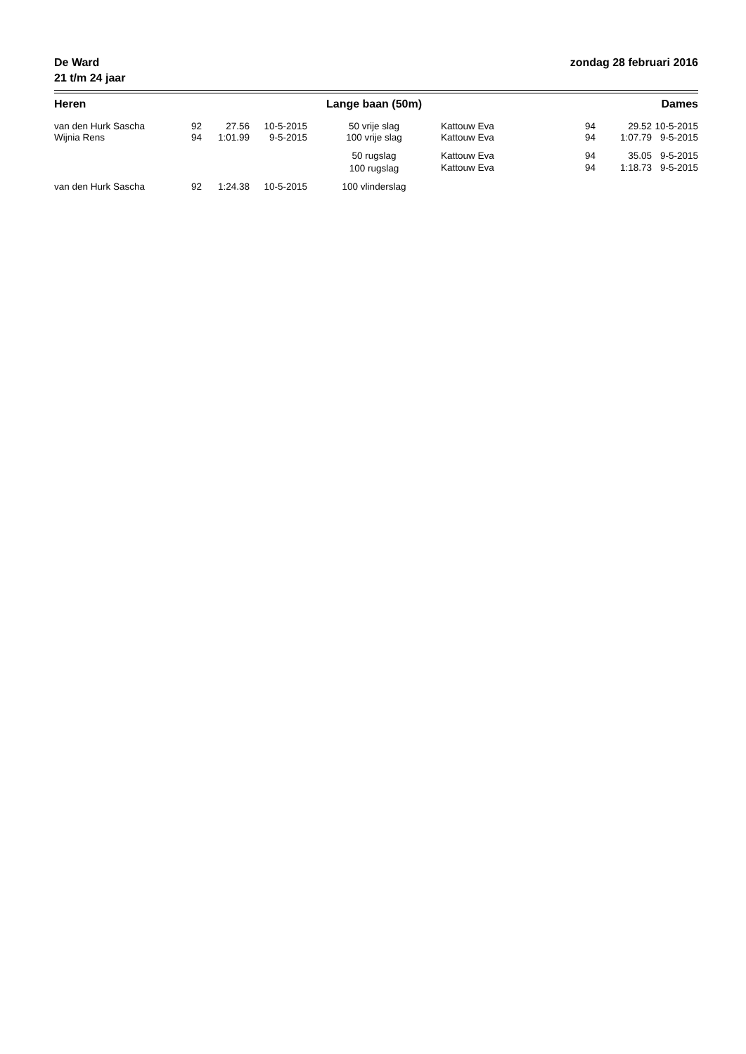De Ward
21 t/m 24 jaar
zondag 28 februari 2016
| Heren | | | | Lange baan (50m) | | | | Dames |
| --- | --- | --- | --- | --- | --- | --- | --- | --- |
| van den Hurk Sascha | 92 | 27.56 | 10-5-2015 | 50 vrije slag | Kattouw Eva | 94 | 29.52 | 10-5-2015 |
| Wijnia Rens | 94 | 1:01.99 | 9-5-2015 | 100 vrije slag | Kattouw Eva | 94 | 1:07.79 | 9-5-2015 |
| | | | | 50 rugslag | Kattouw Eva | 94 | 35.05 | 9-5-2015 |
| | | | | 100 rugslag | Kattouw Eva | 94 | 1:18.73 | 9-5-2015 |
| van den Hurk Sascha | 92 | 1:24.38 | 10-5-2015 | 100 vlinderslag | | | | |